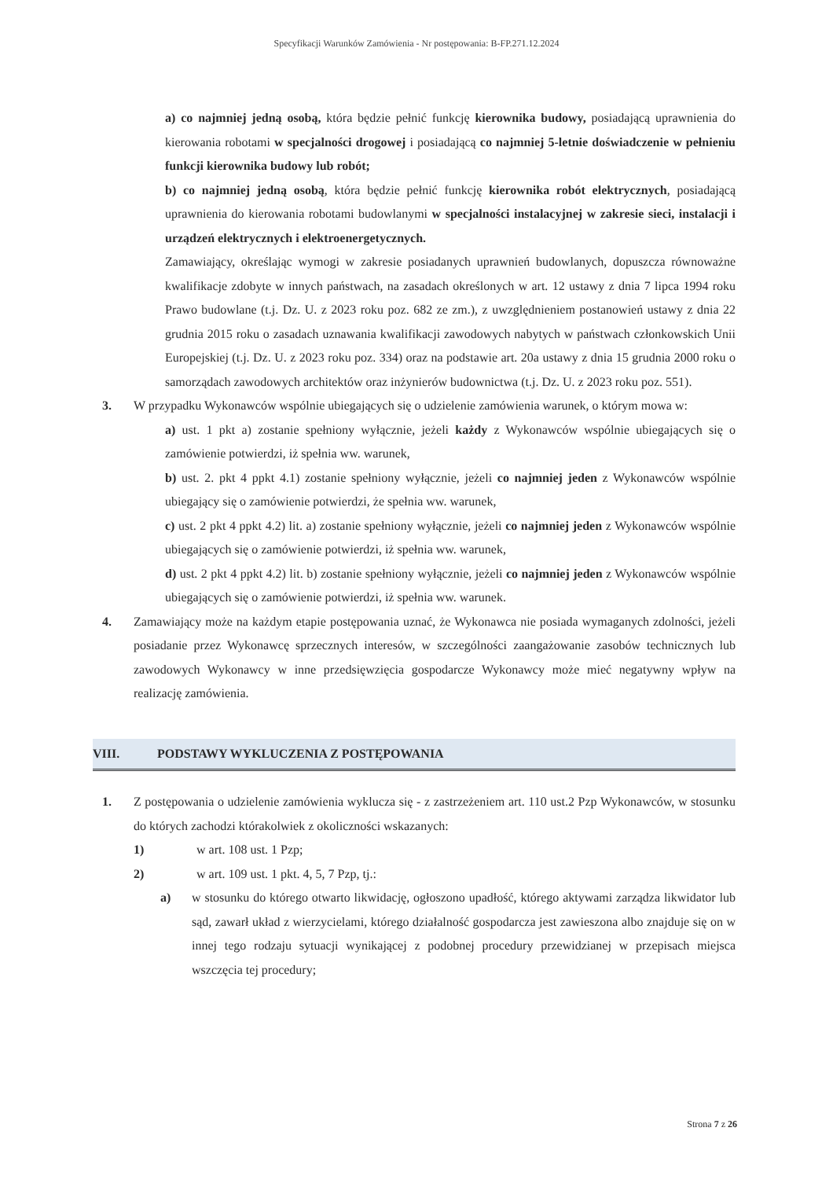Specyfikacji Warunków Zamówienia - Nr postępowania: B-FP.271.12.2024
a) co najmniej jedną osobą, która będzie pełnić funkcję kierownika budowy, posiadającą uprawnienia do kierowania robotami w specjalności drogowej i posiadającą co najmniej 5-letnie doświadczenie w pełnieniu funkcji kierownika budowy lub robót;
b) co najmniej jedną osobą, która będzie pełnić funkcję kierownika robót elektrycznych, posiadającą uprawnienia do kierowania robotami budowlanymi w specjalności instalacyjnej w zakresie sieci, instalacji i urządzeń elektrycznych i elektroenergetycznych.
Zamawiający, określając wymogi w zakresie posiadanych uprawnień budowlanych, dopuszcza równoważne kwalifikacje zdobyte w innych państwach, na zasadach określonych w art. 12 ustawy z dnia 7 lipca 1994 roku Prawo budowlane (t.j. Dz. U. z 2023 roku poz. 682 ze zm.), z uwzględnieniem postanowień ustawy z dnia 22 grudnia 2015 roku o zasadach uznawania kwalifikacji zawodowych nabytych w państwach członkowskich Unii Europejskiej (t.j. Dz. U. z 2023 roku poz. 334) oraz na podstawie art. 20a ustawy z dnia 15 grudnia 2000 roku o samorządach zawodowych architektów oraz inżynierów budownictwa (t.j. Dz. U. z 2023 roku poz. 551).
3. W przypadku Wykonawców wspólnie ubiegających się o udzielenie zamówienia warunek, o którym mowa w:
a) ust. 1 pkt a) zostanie spełniony wyłącznie, jeżeli każdy z Wykonawców wspólnie ubiegających się o zamówienie potwierdzi, iż spełnia ww. warunek,
b) ust. 2. pkt 4 ppkt 4.1) zostanie spełniony wyłącznie, jeżeli co najmniej jeden z Wykonawców wspólnie ubiegający się o zamówienie potwierdzi, że spełnia ww. warunek,
c) ust. 2 pkt 4 ppkt 4.2) lit. a) zostanie spełniony wyłącznie, jeżeli co najmniej jeden z Wykonawców wspólnie ubiegających się o zamówienie potwierdzi, iż spełnia ww. warunek,
d) ust. 2 pkt 4 ppkt 4.2) lit. b) zostanie spełniony wyłącznie, jeżeli co najmniej jeden z Wykonawców wspólnie ubiegających się o zamówienie potwierdzi, iż spełnia ww. warunek.
4. Zamawiający może na każdym etapie postępowania uznać, że Wykonawca nie posiada wymaganych zdolności, jeżeli posiadanie przez Wykonawcę sprzecznych interesów, w szczególności zaangażowanie zasobów technicznych lub zawodowych Wykonawcy w inne przedsięwzięcia gospodarcze Wykonawcy może mieć negatywny wpływ na realizację zamówienia.
VIII. PODSTAWY WYKLUCZENIA Z POSTĘPOWANIA
1. Z postępowania o udzielenie zamówienia wyklucza się - z zastrzeżeniem art. 110 ust.2 Pzp Wykonawców, w stosunku do których zachodzi którakolwiek z okoliczności wskazanych:
1) w art. 108 ust. 1 Pzp;
2) w art. 109 ust. 1 pkt. 4, 5, 7 Pzp, tj.:
a) w stosunku do którego otwarto likwidację, ogłoszono upadłość, którego aktywami zarządza likwidator lub sąd, zawarł układ z wierzycielami, którego działalność gospodarcza jest zawieszona albo znajduje się on w innej tego rodzaju sytuacji wynikającej z podobnej procedury przewidzianej w przepisach miejsca wszczęcia tej procedury;
Strona 7 z 26